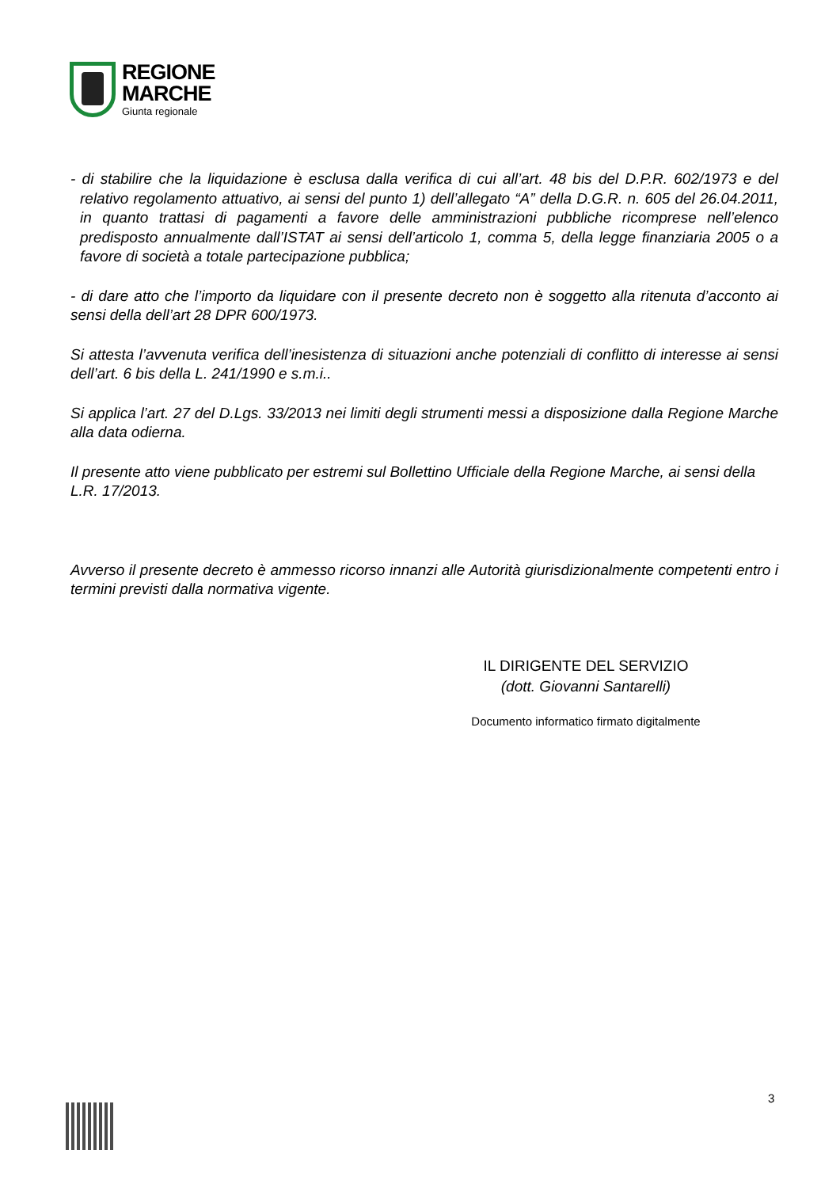REGIONE
MARCHE
Giunta regionale
- di stabilire che la liquidazione è esclusa dalla verifica di cui all’art. 48 bis del D.P.R. 602/1973 e del relativo regolamento attuativo, ai sensi del punto 1) dell’allegato “A” della D.G.R. n. 605 del 26.04.2011, in quanto trattasi di pagamenti a favore delle amministrazioni pubbliche ricomprese nell’elenco predisposto annualmente dall’ISTAT ai sensi dell’articolo 1, comma 5, della legge finanziaria 2005 o a favore di società a totale partecipazione pubblica;
- di dare atto che l’importo da liquidare con il presente decreto non è soggetto alla ritenuta d’acconto ai sensi della dell’art 28 DPR 600/1973.
Si attesta l’avvenuta verifica dell’inesistenza di situazioni anche potenziali di conflitto di interesse ai sensi dell’art. 6 bis della L. 241/1990 e s.m.i..
Si applica l’art. 27 del D.Lgs. 33/2013 nei limiti degli strumenti messi a disposizione dalla Regione Marche alla data odierna.
Il presente atto viene pubblicato per estremi sul Bollettino Ufficiale della Regione Marche, ai sensi della L.R. 17/2013.
Avverso il presente decreto è ammesso ricorso innanzi alle Autorità giurisdizionalmente competenti entro i termini previsti dalla normativa vigente.
IL DIRIGENTE DEL SERVIZIO
(dott. Giovanni Santarelli)
Documento informatico firmato digitalmente
3